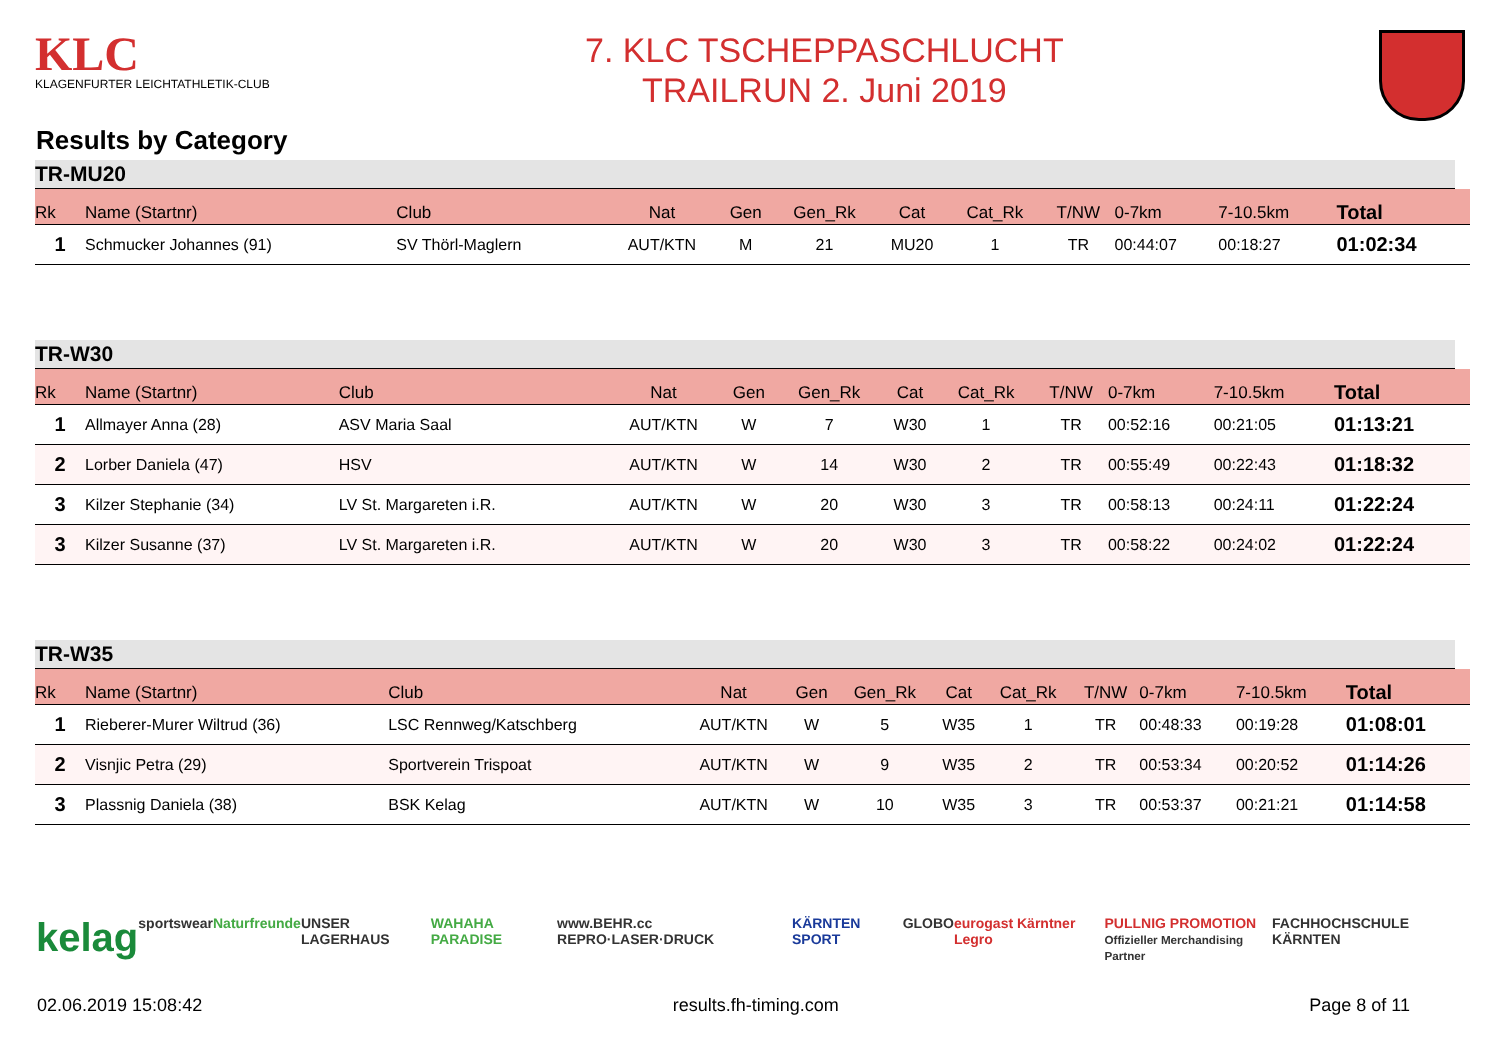KLC
KLAGENFURTER LEICHTATHLETIK-CLUB
7. KLC TSCHEPPASCHLUCHT
TRAILRUN 2. Juni 2019
Results by Category
TR-MU20
| Rk | Name (Startnr) | Club | Nat | Gen | Gen_Rk | Cat | Cat_Rk | T/NW | 0-7km | 7-10.5km | Total |
| --- | --- | --- | --- | --- | --- | --- | --- | --- | --- | --- | --- |
| 1 | Schmucker Johannes (91) | SV Thörl-Maglern | AUT/KTN | M | 21 | MU20 | 1 | TR | 00:44:07 | 00:18:27 | 01:02:34 |
TR-W30
| Rk | Name (Startnr) | Club | Nat | Gen | Gen_Rk | Cat | Cat_Rk | T/NW | 0-7km | 7-10.5km | Total |
| --- | --- | --- | --- | --- | --- | --- | --- | --- | --- | --- | --- |
| 1 | Allmayer Anna (28) | ASV Maria Saal | AUT/KTN | W | 7 | W30 | 1 | TR | 00:52:16 | 00:21:05 | 01:13:21 |
| 2 | Lorber Daniela (47) | HSV | AUT/KTN | W | 14 | W30 | 2 | TR | 00:55:49 | 00:22:43 | 01:18:32 |
| 3 | Kilzer Stephanie (34) | LV St. Margareten i.R. | AUT/KTN | W | 20 | W30 | 3 | TR | 00:58:13 | 00:24:11 | 01:22:24 |
| 3 | Kilzer Susanne (37) | LV St. Margareten i.R. | AUT/KTN | W | 20 | W30 | 3 | TR | 00:58:22 | 00:24:02 | 01:22:24 |
TR-W35
| Rk | Name (Startnr) | Club | Nat | Gen | Gen_Rk | Cat | Cat_Rk | T/NW | 0-7km | 7-10.5km | Total |
| --- | --- | --- | --- | --- | --- | --- | --- | --- | --- | --- | --- |
| 1 | Rieberer-Murer Wiltrud (36) | LSC Rennweg/Katschberg | AUT/KTN | W | 5 | W35 | 1 | TR | 00:48:33 | 00:19:28 | 01:08:01 |
| 2 | Visnjic Petra (29) | Sportverein Trispoat | AUT/KTN | W | 9 | W35 | 2 | TR | 00:53:34 | 00:20:52 | 01:14:26 |
| 3 | Plassnig Daniela (38) | BSK Kelag | AUT/KTN | W | 10 | W35 | 3 | TR | 00:53:37 | 00:21:21 | 01:14:58 |
kelag sportswear Naturfreunde UNSER LAGERHAUS WAHAHA PARADISE www.BEHR.cc REPRO·LASER·DRUCK KÄRNTEN SPORT GLOBO eurogast Kärntner Legro PULLNIG PROMOTION
Offizieller Merchandising Partner FACHHOCHSCHULE KÄRNTEN
02.06.2019 15:08:42 results.fh-timing.com Page 8 of 11